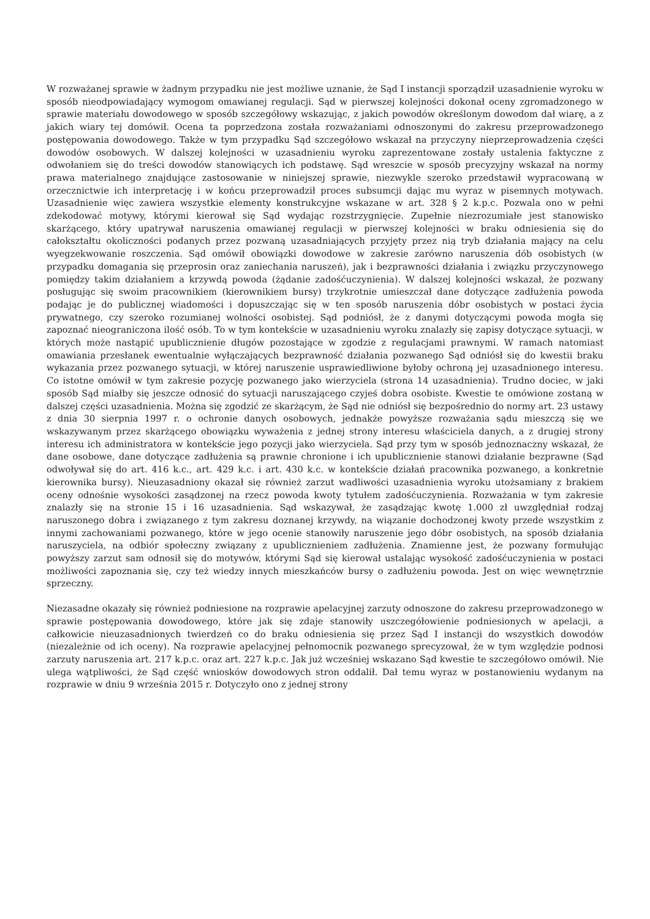W rozważanej sprawie w żadnym przypadku nie jest możliwe uznanie, że Sąd I instancji sporządził uzasadnienie wyroku w sposób nieodpowiadający wymogom omawianej regulacji. Sąd w pierwszej kolejności dokonał oceny zgromadzonego w sprawie materiału dowodowego w sposób szczegółowy wskazując, z jakich powodów określonym dowodom dał wiarę, a z jakich wiary tej domówił. Ocena ta poprzedzona została rozważaniami odnoszonymi do zakresu przeprowadzonego postępowania dowodowego. Także w tym przypadku Sąd szczegółowo wskazał na przyczyny nieprzeprowadzenia części dowodów osobowych. W dalszej kolejności w uzasadnieniu wyroku zaprezentowane zostały ustalenia faktyczne z odwołaniem się do treści dowodów stanowiących ich podstawę. Sąd wreszcie w sposób precyzyjny wskazał na normy prawa materialnego znajdujące zastosowanie w niniejszej sprawie, niezwykle szeroko przedstawił wypracowaną w orzecznictwie ich interpretację i w końcu przeprowadził proces subsumcji dając mu wyraz w pisemnych motywach. Uzasadnienie więc zawiera wszystkie elementy konstrukcyjne wskazane w art. 328 § 2 k.p.c. Pozwala ono w pełni zdekodować motywy, którymi kierował się Sąd wydając rozstrzygnięcie. Zupełnie niezrozumiałe jest stanowisko skarżącego, który upatrywał naruszenia omawianej regulacji w pierwszej kolejności w braku odniesienia się do całokształtu okoliczności podanych przez pozwaną uzasadniających przyjęty przez nią tryb działania mający na celu wyegzekwowanie roszczenia. Sąd omówił obowiązki dowodowe w zakresie zarówno naruszenia dób osobistych (w przypadku domagania się przeprosin oraz zaniechania naruszeń), jak i bezprawności działania i związku przyczynowego pomiędzy takim działaniem a krzywdą powoda (żądanie zadośćuczynienia). W dalszej kolejności wskazał, że pozwany posługując się swoim pracownikiem (kierownikiem bursy) trzykrotnie umieszczał dane dotyczące zadłużenia powoda podając je do publicznej wiadomości i dopuszczając się w ten sposób naruszenia dóbr osobistych w postaci życia prywatnego, czy szeroko rozumianej wolności osobistej. Sąd podniósł, że z danymi dotyczącymi powoda mogła się zapoznać nieograniczona ilość osób. To w tym kontekście w uzasadnieniu wyroku znalazły się zapisy dotyczące sytuacji, w których może nastąpić upublicznienie długów pozostające w zgodzie z regulacjami prawnymi. W ramach natomiast omawiania przesłanek ewentualnie wyłączających bezprawność działania pozwanego Sąd odniósł się do kwestii braku wykazania przez pozwanego sytuacji, w której naruszenie usprawiedliwione byłoby ochroną jej uzasadnionego interesu. Co istotne omówił w tym zakresie pozycję pozwanego jako wierzyciela (strona 14 uzasadnienia). Trudno dociec, w jaki sposób Sąd miałby się jeszcze odnosić do sytuacji naruszającego czyjeś dobra osobiste. Kwestie te omówione zostaną w dalszej części uzasadnienia. Można się zgodzić ze skarżącym, że Sąd nie odniósł się bezpośrednio do normy art. 23 ustawy z dnia 30 sierpnia 1997 r. o ochronie danych osobowych, jednakże powyższe rozważania sądu mieszczą się we wskazywanym przez skarżącego obowiązku wyważenia z jednej strony interesu właściciela danych, a z drugiej strony interesu ich administratora w kontekście jego pozycji jako wierzyciela. Sąd przy tym w sposób jednoznaczny wskazał, że dane osobowe, dane dotyczące zadłużenia są prawnie chronione i ich upublicznienie stanowi działanie bezprawne (Sąd odwoływał się do art. 416 k.c., art. 429 k.c. i art. 430 k.c. w kontekście działań pracownika pozwanego, a konkretnie kierownika bursy). Nieuzasadniony okazał się również zarzut wadliwości uzasadnienia wyroku utożsamiany z brakiem oceny odnośnie wysokości zasądzonej na rzecz powoda kwoty tytułem zadośćuczynienia. Rozważania w tym zakresie znalazły się na stronie 15 i 16 uzasadnienia. Sąd wskazywał, że zasądzając kwotę 1.000 zł uwzględniał rodzaj naruszonego dobra i związanego z tym zakresu doznanej krzywdy, na wiązanie dochodzonej kwoty przede wszystkim z innymi zachowaniami pozwanego, które w jego ocenie stanowiły naruszenie jego dóbr osobistych, na sposób działania naruszyciela, na odbiór społeczny związany z upublicznieniem zadłużenia. Znamienne jest, że pozwany formułując powyższy zarzut sam odnosił się do motywów, którymi Sąd się kierował ustalając wysokość zadośćuczynienia w postaci możliwości zapoznania się, czy też wiedzy innych mieszkańców bursy o zadłużeniu powoda. Jest on więc wewnętrznie sprzeczny.
Niezasadne okazały się również podniesione na rozprawie apelacyjnej zarzuty odnoszone do zakresu przeprowadzonego w sprawie postępowania dowodowego, które jak się zdaje stanowiły uszczegółowienie podniesionych w apelacji, a całkowicie nieuzasadnionych twierdzeń co do braku odniesienia się przez Sąd I instancji do wszystkich dowodów (niezależnie od ich oceny). Na rozprawie apelacyjnej pełnomocnik pozwanego sprecyzował, że w tym względzie podnosi zarzuty naruszenia art. 217 k.p.c. oraz art. 227 k.p.c. Jak już wcześniej wskazano Sąd kwestie te szczegółowo omówił. Nie ulega wątpliwości, że Sąd część wniosków dowodowych stron oddalił. Dał temu wyraz w postanowieniu wydanym na rozprawie w dniu 9 września 2015 r. Dotyczyło ono z jednej strony